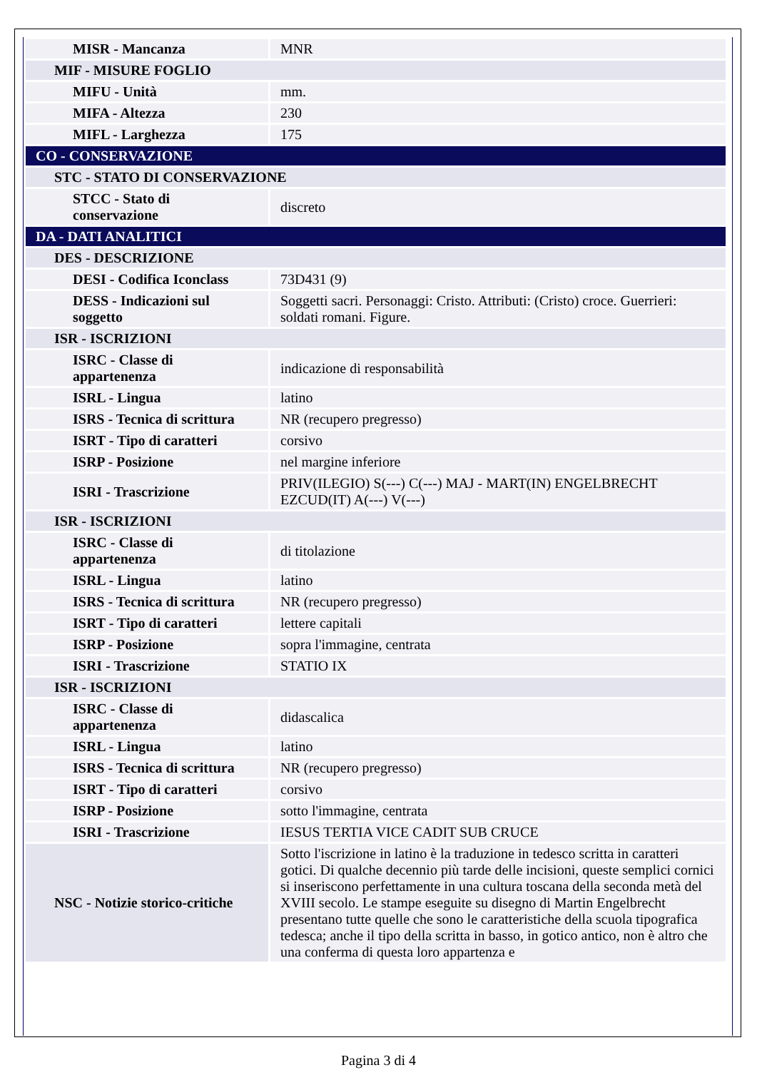| MISR - Mancanza | MNR |
| MIF - MISURE FOGLIO | |
| MIFU - Unità | mm. |
| MIFA - Altezza | 230 |
| MIFL - Larghezza | 175 |
| CO - CONSERVAZIONE | |
| STC - STATO DI CONSERVAZIONE | |
| STCC - Stato di conservazione | discreto |
| DA - DATI ANALITICI | |
| DES - DESCRIZIONE | |
| DESI - Codifica Iconclass | 73D431 (9) |
| DESS - Indicazioni sul soggetto | Soggetti sacri. Personaggi: Cristo. Attributi: (Cristo) croce. Guerrieri: soldati romani. Figure. |
| ISR - ISCRIZIONI | |
| ISRC - Classe di appartenenza | indicazione di responsabilità |
| ISRL - Lingua | latino |
| ISRS - Tecnica di scrittura | NR (recupero pregresso) |
| ISRT - Tipo di caratteri | corsivo |
| ISRP - Posizione | nel margine inferiore |
| ISRI - Trascrizione | PRIV(ILEGIO) S(---) C(---) MAJ - MART(IN) ENGELBRECHT EZCUD(IT) A(---) V(---) |
| ISR - ISCRIZIONI | |
| ISRC - Classe di appartenenza | di titolazione |
| ISRL - Lingua | latino |
| ISRS - Tecnica di scrittura | NR (recupero pregresso) |
| ISRT - Tipo di caratteri | lettere capitali |
| ISRP - Posizione | sopra l'immagine, centrata |
| ISRI - Trascrizione | STATIO IX |
| ISR - ISCRIZIONI | |
| ISRC - Classe di appartenenza | didascalica |
| ISRL - Lingua | latino |
| ISRS - Tecnica di scrittura | NR (recupero pregresso) |
| ISRT - Tipo di caratteri | corsivo |
| ISRP - Posizione | sotto l'immagine, centrata |
| ISRI - Trascrizione | IESUS TERTIA VICE CADIT SUB CRUCE |
| NSC - Notizie storico-critiche | Sotto l'iscrizione in latino è la traduzione in tedesco scritta in caratteri gotici. Di qualche decennio più tarde delle incisioni, queste semplici cornici si inseriscono perfettamente in una cultura toscana della seconda metà del XVIII secolo. Le stampe eseguite su disegno di Martin Engelbrecht presentano tutte quelle che sono le caratteristiche della scuola tipografica tedesca; anche il tipo della scritta in basso, in gotico antico, non è altro che una conferma di questa loro appartenza e |
Pagina 3 di 4